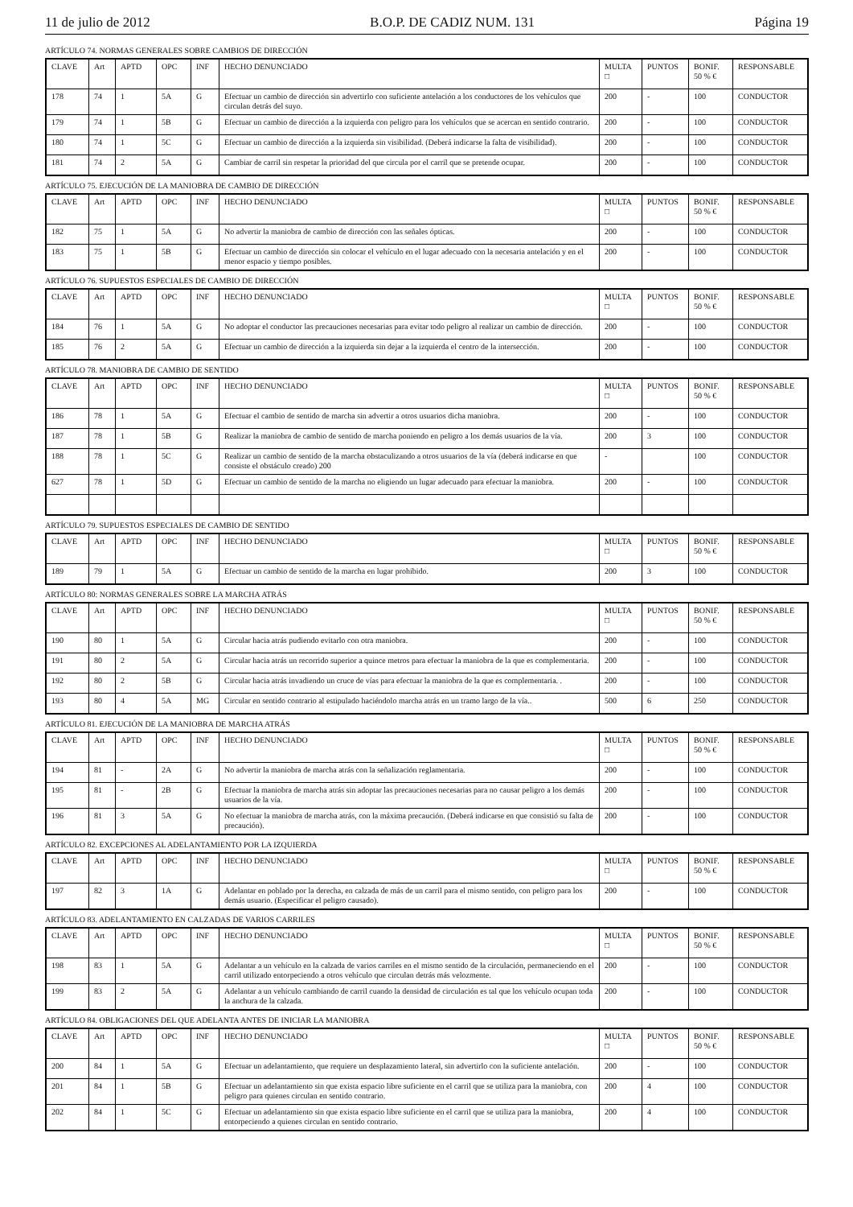11 de julio de 2012 B.O.P. DE CADIZ NUM. 131 Página 19
ARTÍCULO 74. NORMAS GENERALES SOBRE CAMBIOS DE DIRECCIÓN
| CLAVE | Art | APTD | OPC | INF | HECHO DENUNCIADO | MULTA □ | PUNTOS | BONIF. 50 % € | RESPONSABLE |
| --- | --- | --- | --- | --- | --- | --- | --- | --- | --- |
| 178 | 74 | 1 | 5A | G | Efectuar un cambio de dirección sin advertirlo con suficiente antelación a los conductores de los vehículos que circulan detrás del suyo. | 200 | - | 100 | CONDUCTOR |
| 179 | 74 | 1 | 5B | G | Efectuar un cambio de dirección a la izquierda con peligro para los vehículos que se acercan en sentido contrario. | 200 | - | 100 | CONDUCTOR |
| 180 | 74 | 1 | 5C | G | Efectuar un cambio de dirección a la izquierda sin visibilidad. (Deberá indicarse la falta de visibilidad). | 200 | - | 100 | CONDUCTOR |
| 181 | 74 | 2 | 5A | G | Cambiar de carril sin respetar la prioridad del que circula por el carril que se pretende ocupar. | 200 | - | 100 | CONDUCTOR |
ARTÍCULO 75. EJECUCIÓN DE LA MANIOBRA DE CAMBIO DE DIRECCIÓN
| CLAVE | Art | APTD | OPC | INF | HECHO DENUNCIADO | MULTA □ | PUNTOS | BONIF. 50 % € | RESPONSABLE |
| --- | --- | --- | --- | --- | --- | --- | --- | --- | --- |
| 182 | 75 | 1 | 5A | G | No advertir la maniobra de cambio de dirección con las señales ópticas. | 200 | - | 100 | CONDUCTOR |
| 183 | 75 | 1 | 5B | G | Efectuar un cambio de dirección sin colocar el vehículo en el lugar adecuado con la necesaria antelación y en el menor espacio y tiempo posibles. | 200 | - | 100 | CONDUCTOR |
ARTÍCULO 76. SUPUESTOS ESPECIALES DE CAMBIO DE DIRECCIÓN
| CLAVE | Art | APTD | OPC | INF | HECHO DENUNCIADO | MULTA □ | PUNTOS | BONIF. 50 % € | RESPONSABLE |
| --- | --- | --- | --- | --- | --- | --- | --- | --- | --- |
| 184 | 76 | 1 | 5A | G | No adoptar el conductor las precauciones necesarias para evitar todo peligro al realizar un cambio de dirección. | 200 | - | 100 | CONDUCTOR |
| 185 | 76 | 2 | 5A | G | Efectuar un cambio de dirección a la izquierda sin dejar a la izquierda el centro de la intersección. | 200 | - | 100 | CONDUCTOR |
ARTÍCULO 78. MANIOBRA DE CAMBIO DE SENTIDO
| CLAVE | Art | APTD | OPC | INF | HECHO DENUNCIADO | MULTA □ | PUNTOS | BONIF. 50 % € | RESPONSABLE |
| --- | --- | --- | --- | --- | --- | --- | --- | --- | --- |
| 186 | 78 | 1 | 5A | G | Efectuar el cambio de sentido de marcha sin advertir a otros usuarios dicha maniobra. | 200 | - | 100 | CONDUCTOR |
| 187 | 78 | 1 | 5B | G | Realizar la maniobra de cambio de sentido de marcha poniendo en peligro a los demás usuarios de la vía. | 200 | 3 | 100 | CONDUCTOR |
| 188 | 78 | 1 | 5C | G | Realizar un cambio de sentido de la marcha obstaculizando a otros usuarios de la vía (deberá indicarse en que consiste el obstáculo creado) 200 | - | | 100 | CONDUCTOR |
| 627 | 78 | 1 | 5D | G | Efectuar un cambio de sentido de la marcha no eligiendo un lugar adecuado para efectuar la maniobra. | 200 | - | 100 | CONDUCTOR |
ARTÍCULO 79. SUPUESTOS ESPECIALES DE CAMBIO DE SENTIDO
| CLAVE | Art | APTD | OPC | INF | HECHO DENUNCIADO | MULTA □ | PUNTOS | BONIF. 50 % € | RESPONSABLE |
| --- | --- | --- | --- | --- | --- | --- | --- | --- | --- |
| 189 | 79 | 1 | 5A | G | Efectuar un cambio de sentido de la marcha en lugar prohibido. | 200 | 3 | 100 | CONDUCTOR |
ARTÍCULO 80: NORMAS GENERALES SOBRE LA MARCHA ATRÁS
| CLAVE | Art | APTD | OPC | INF | HECHO DENUNCIADO | MULTA □ | PUNTOS | BONIF. 50 % € | RESPONSABLE |
| --- | --- | --- | --- | --- | --- | --- | --- | --- | --- |
| 190 | 80 | 1 | 5A | G | Circular hacia atrás pudiendo evitarlo con otra maniobra. | 200 | - | 100 | CONDUCTOR |
| 191 | 80 | 2 | 5A | G | Circular hacia atrás un recorrido superior a quince metros para efectuar la maniobra de la que es complementaria. | 200 | - | 100 | CONDUCTOR |
| 192 | 80 | 2 | 5B | G | Circular hacia atrás invadiendo un cruce de vías para efectuar la maniobra de la que es complementaria. . | 200 | - | 100 | CONDUCTOR |
| 193 | 80 | 4 | 5A | MG | Circular en sentido contrario al estipulado haciéndolo marcha atrás en un tramo largo de la vía.. | 500 | 6 | 250 | CONDUCTOR |
ARTÍCULO 81. EJECUCIÓN DE LA MANIOBRA DE MARCHA ATRÁS
| CLAVE | Art | APTD | OPC | INF | HECHO DENUNCIADO | MULTA □ | PUNTOS | BONIF. 50 % € | RESPONSABLE |
| --- | --- | --- | --- | --- | --- | --- | --- | --- | --- |
| 194 | 81 | - | 2A | G | No advertir la maniobra de marcha atrás con la señalización reglamentaria. | 200 | - | 100 | CONDUCTOR |
| 195 | 81 | - | 2B | G | Efectuar la maniobra de marcha atrás sin adoptar las precauciones necesarias para no causar peligro a los demás usuarios de la vía. | 200 | - | 100 | CONDUCTOR |
| 196 | 81 | 3 | 5A | G | No efectuar la maniobra de marcha atrás, con la máxima precaución. (Deberá indicarse en que consistió su falta de precaución). | 200 | - | 100 | CONDUCTOR |
ARTÍCULO 82. EXCEPCIONES AL ADELANTAMIENTO POR LA IZQUIERDA
| CLAVE | Art | APTD | OPC | INF | HECHO DENUNCIADO | MULTA □ | PUNTOS | BONIF. 50 % € | RESPONSABLE |
| --- | --- | --- | --- | --- | --- | --- | --- | --- | --- |
| 197 | 82 | 3 | 1A | G | Adelantar en poblado por la derecha, en calzada de más de un carril para el mismo sentido, con peligro para los demás usuario. (Especificar el peligro causado). | 200 | - | 100 | CONDUCTOR |
ARTÍCULO 83. ADELANTAMIENTO EN CALZADAS DE VARIOS CARRILES
| CLAVE | Art | APTD | OPC | INF | HECHO DENUNCIADO | MULTA □ | PUNTOS | BONIF. 50 % € | RESPONSABLE |
| --- | --- | --- | --- | --- | --- | --- | --- | --- | --- |
| 198 | 83 | 1 | 5A | G | Adelantar a un vehículo en la calzada de varios carriles en el mismo sentido de la circulación, permaneciendo en el carril utilizado entorpeciendo a otros vehículo que circulan detrás más velozmente. | 200 | - | 100 | CONDUCTOR |
| 199 | 83 | 2 | 5A | G | Adelantar a un vehículo cambiando de carril cuando la densidad de circulación es tal que los vehículo ocupan toda la anchura de la calzada. | 200 | - | 100 | CONDUCTOR |
ARTÍCULO 84. OBLIGACIONES DEL QUE ADELANTA ANTES DE INICIAR LA MANIOBRA
| CLAVE | Art | APTD | OPC | INF | HECHO DENUNCIADO | MULTA □ | PUNTOS | BONIF. 50 % € | RESPONSABLE |
| --- | --- | --- | --- | --- | --- | --- | --- | --- | --- |
| 200 | 84 | 1 | 5A | G | Efectuar un adelantamiento, que requiere un desplazamiento lateral, sin advertirlo con la suficiente antelación. | 200 | - | 100 | CONDUCTOR |
| 201 | 84 | 1 | 5B | G | Efectuar un adelantamiento sin que exista espacio libre suficiente en el carril que se utiliza para la maniobra, con peligro para quienes circulan en sentido contrario. | 200 | 4 | 100 | CONDUCTOR |
| 202 | 84 | 1 | 5C | G | Efectuar un adelantamiento sin que exista espacio libre suficiente en el carril que se utiliza para la maniobra, entorpeciendo a quienes circulan en sentido contrario. | 200 | 4 | 100 | CONDUCTOR |